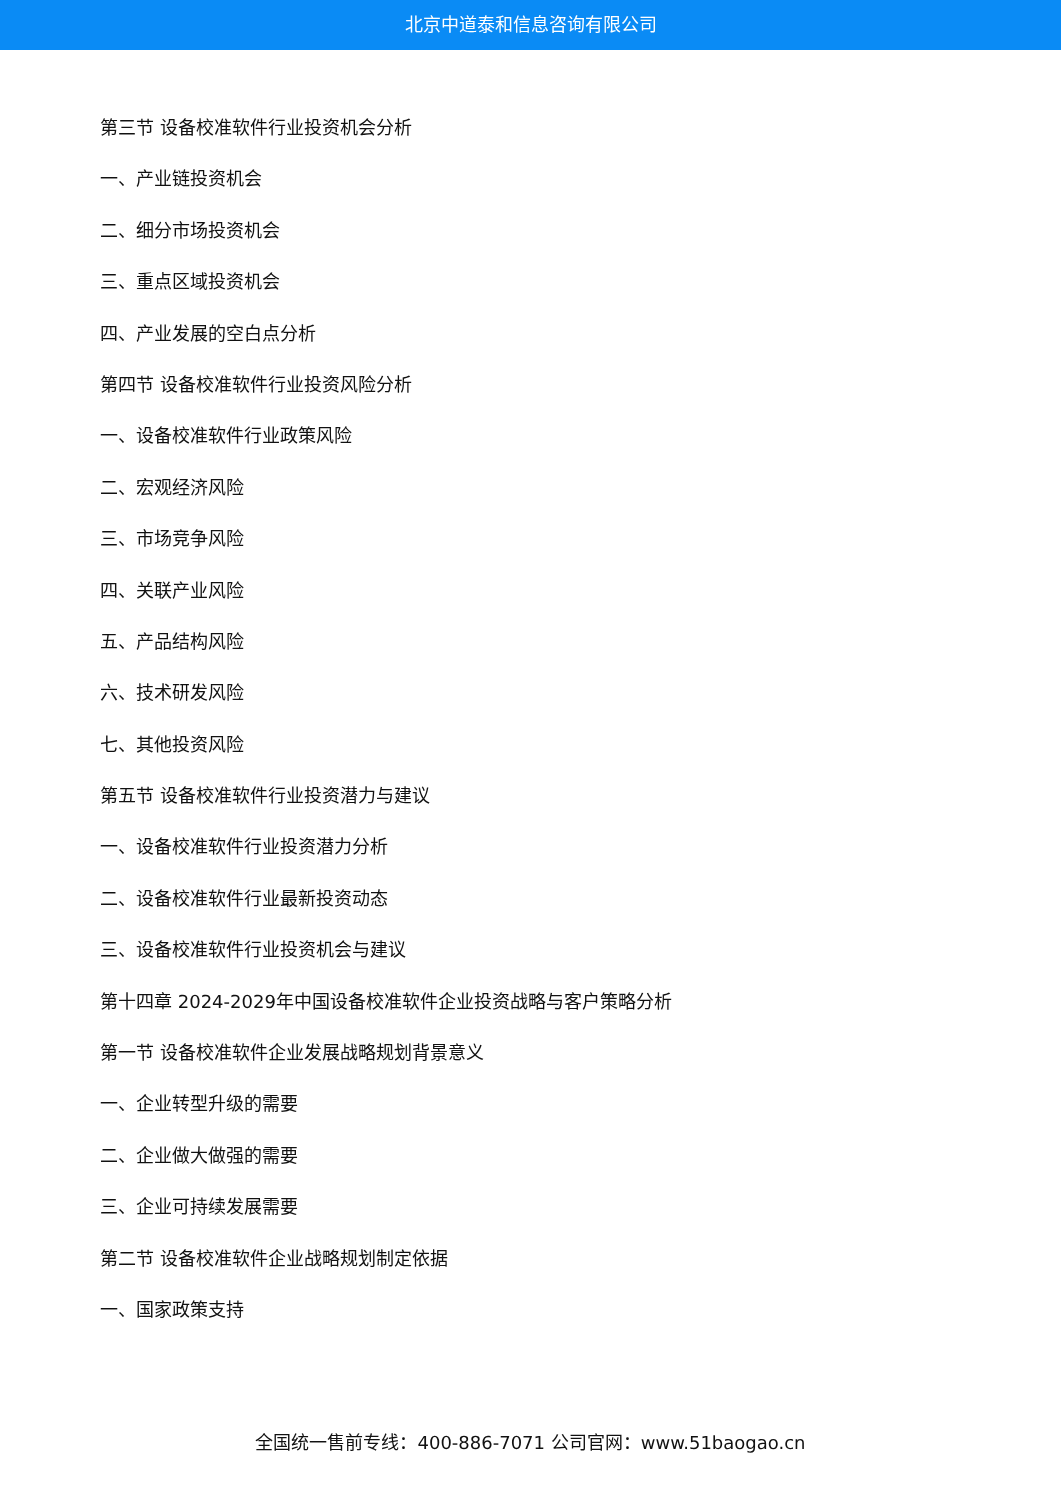北京中道泰和信息咨询有限公司
第三节 设备校准软件行业投资机会分析
一、产业链投资机会
二、细分市场投资机会
三、重点区域投资机会
四、产业发展的空白点分析
第四节 设备校准软件行业投资风险分析
一、设备校准软件行业政策风险
二、宏观经济风险
三、市场竞争风险
四、关联产业风险
五、产品结构风险
六、技术研发风险
七、其他投资风险
第五节 设备校准软件行业投资潜力与建议
一、设备校准软件行业投资潜力分析
二、设备校准软件行业最新投资动态
三、设备校准软件行业投资机会与建议
第十四章 2024-2029年中国设备校准软件企业投资战略与客户策略分析
第一节 设备校准软件企业发展战略规划背景意义
一、企业转型升级的需要
二、企业做大做强的需要
三、企业可持续发展需要
第二节 设备校准软件企业战略规划制定依据
一、国家政策支持
全国统一售前专线：400-886-7071 公司官网：www.51baogao.cn